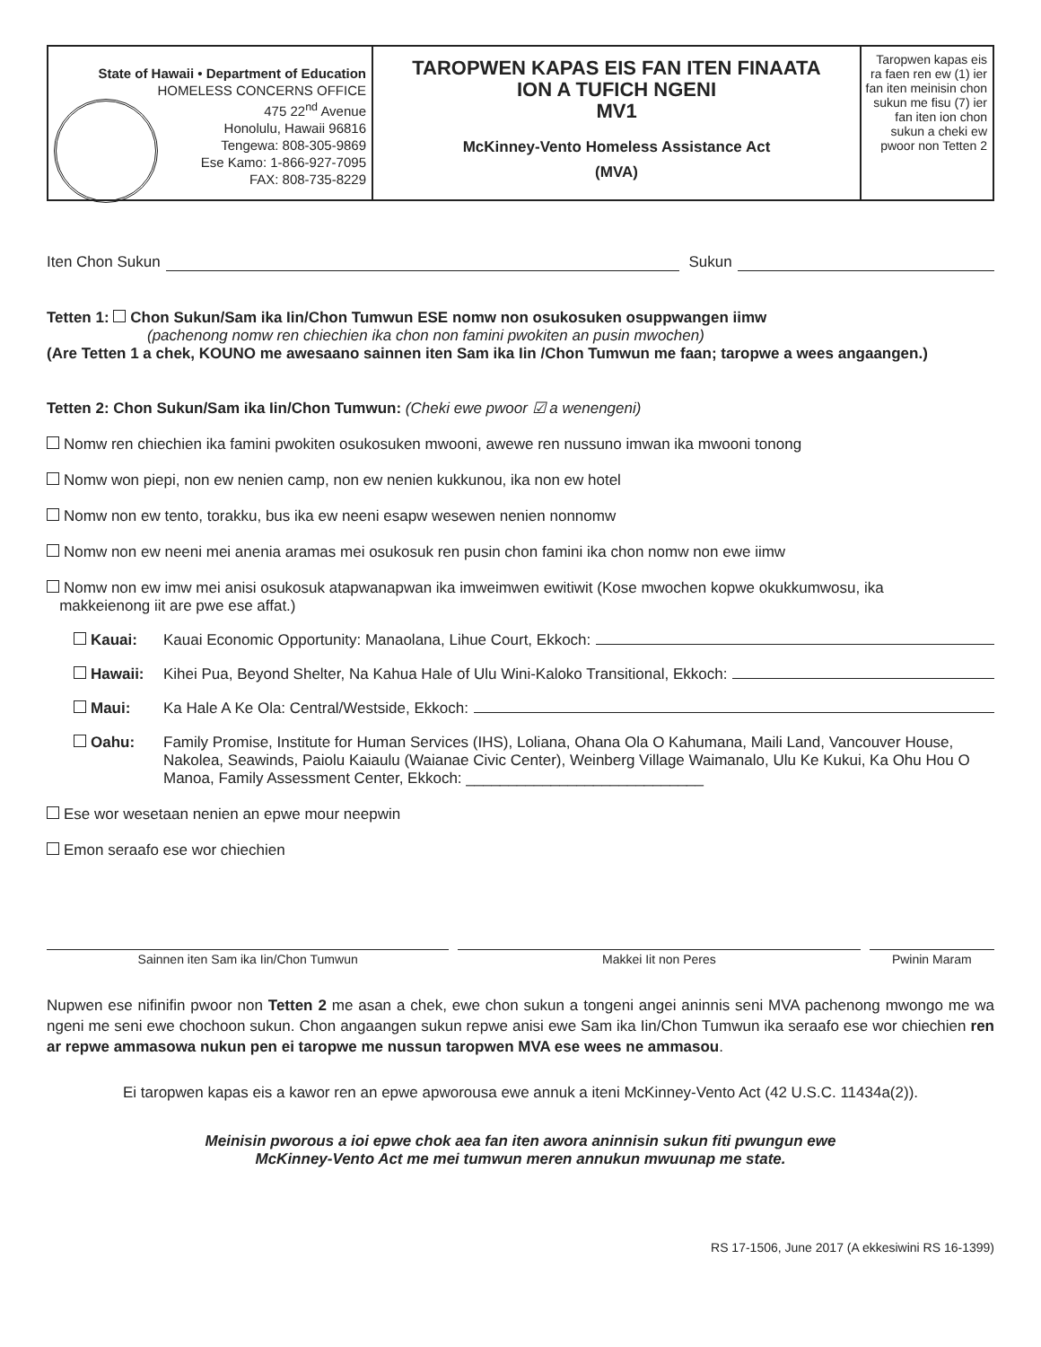State of Hawaii • Department of Education
HOMELESS CONCERNS OFFICE
475 22<sup>nd</sup> Avenue
Honolulu, Hawaii 96816
Tengewa: 808-305-9869
Ese Kamo: 1-866-927-7095
FAX: 808-735-8229
TAROPWEN KAPAS EIS FAN ITEN FINAATA
ION A TUFICH NGENI
MV1
McKinney-Vento Homeless Assistance Act
(MVA)
Taropwen kapas eis ra faen ren ew (1) ier fan iten meinisin chon sukun me fisu (7) ier fan iten ion chon sukun a cheki ew pwoor non Tetten 2
Iten Chon Sukun Sukun
Tetten 1: Chon Sukun/Sam ika Iin/Chon Tumwun ESE nomw non osukosuken osuppwangen iimw
(pachenong nomw ren chiechien ika chon non famini pwokiten an pusin mwochen)
(Are Tetten 1 a chek, KOUNO me awesaano sainnen iten Sam ika Iin /Chon Tumwun me faan; taropwe a wees angaangen.)
Tetten 2: Chon Sukun/Sam ika Iin/Chon Tumwun: (Cheki ewe pwoor ☑ a wenengeni)
Nomw ren chiechien ika famini pwokiten osukosuken mwooni, awewe ren nussuno imwan ika mwooni tonong
Nomw won piepi, non ew nenien camp, non ew nenien kukkunou, ika non ew hotel
Nomw non ew tento, torakku, bus ika ew neeni esapw wesewen nenien nonnomw
Nomw non ew neeni mei anenia aramas mei osukosuk ren pusin chon famini ika chon nomw non ewe iimw
Nomw non ew imw mei anisi osukosuk atapwanapwan ika imweimwen ewitiwit (Kose mwochen kopwe okukkumwosu, ika
makkeienong iit are pwe ese affat.)
Kauai: Kauai Economic Opportunity: Manaolana, Lihue Court, Ekkoch:
Hawaii: Kihei Pua, Beyond Shelter, Na Kahua Hale of Ulu Wini-Kaloko Transitional, Ekkoch:
Maui: Ka Hale A Ke Ola: Central/Westside, Ekkoch:
Oahu: Family Promise, Institute for Human Services (IHS), Loliana, Ohana Ola O Kahumana, Maili Land, Vancouver House, Nakolea, Seawinds, Paiolu Kaiaulu (Waianae Civic Center), Weinberg Village Waimanalo, Ulu Ke Kukui, Ka Ohu Hou O Manoa, Family Assessment Center, Ekkoch: ____________________________
Ese wor wesetaan nenien an epwe mour neepwin
Emon seraafo ese wor chiechien
Sainnen iten Sam ika Iin/Chon Tumwun
Makkei Iit non Peres Pwinin Maram
Nupwen ese nifinifin pwoor non Tetten 2 me asan a chek, ewe chon sukun a tongeni angei aninnis seni MVA pachenong mwongo me wa ngeni me seni ewe chochoon sukun. Chon angaangen sukun repwe anisi ewe Sam ika Iin/Chon Tumwun ika seraafo ese wor chiechien ren ar repwe ammasowa nukun pen ei taropwe me nussun taropwen MVA ese wees ne ammasou.
Ei taropwen kapas eis a kawor ren an epwe apworousa ewe annuk a iteni McKinney-Vento Act (42 U.S.C. 11434a(2)).
Meinisin pworous a ioi epwe chok aea fan iten awora aninnisin sukun fiti pwungun ewe
McKinney-Vento Act me mei tumwun meren annukun mwuunap me state.
RS 17-1506, June 2017 (A ekkesiwini RS 16-1399)